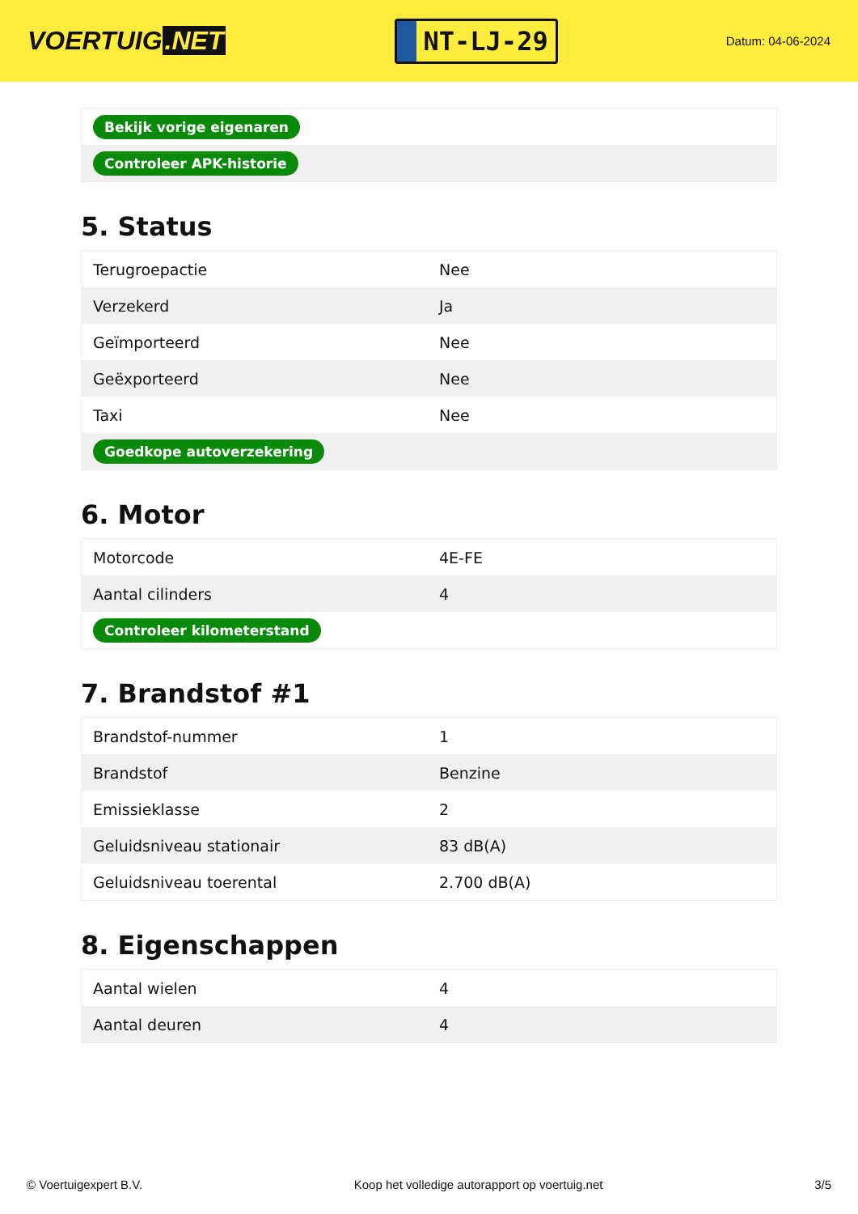VOERTUIG.NET
NT-LJ-29
Datum: 04-06-2024
| Bekijk vorige eigenaren |
| Controleer APK-historie |
5. Status
| Terugroepactie | Nee |
| Verzekerd | Ja |
| Geïmporteerd | Nee |
| Geëxporteerd | Nee |
| Taxi | Nee |
| Goedkope autoverzekering | |
6. Motor
| Motorcode | 4E-FE |
| Aantal cilinders | 4 |
| Controleer kilometerstand | |
7. Brandstof #1
| Brandstof-nummer | 1 |
| Brandstof | Benzine |
| Emissieklasse | 2 |
| Geluidsniveau stationair | 83 dB(A) |
| Geluidsniveau toerental | 2.700 dB(A) |
8. Eigenschappen
| Aantal wielen | 4 |
| Aantal deuren | 4 |
© Voertuigexpert B.V. Koop het volledige autorapport op voertuig.net 3/5